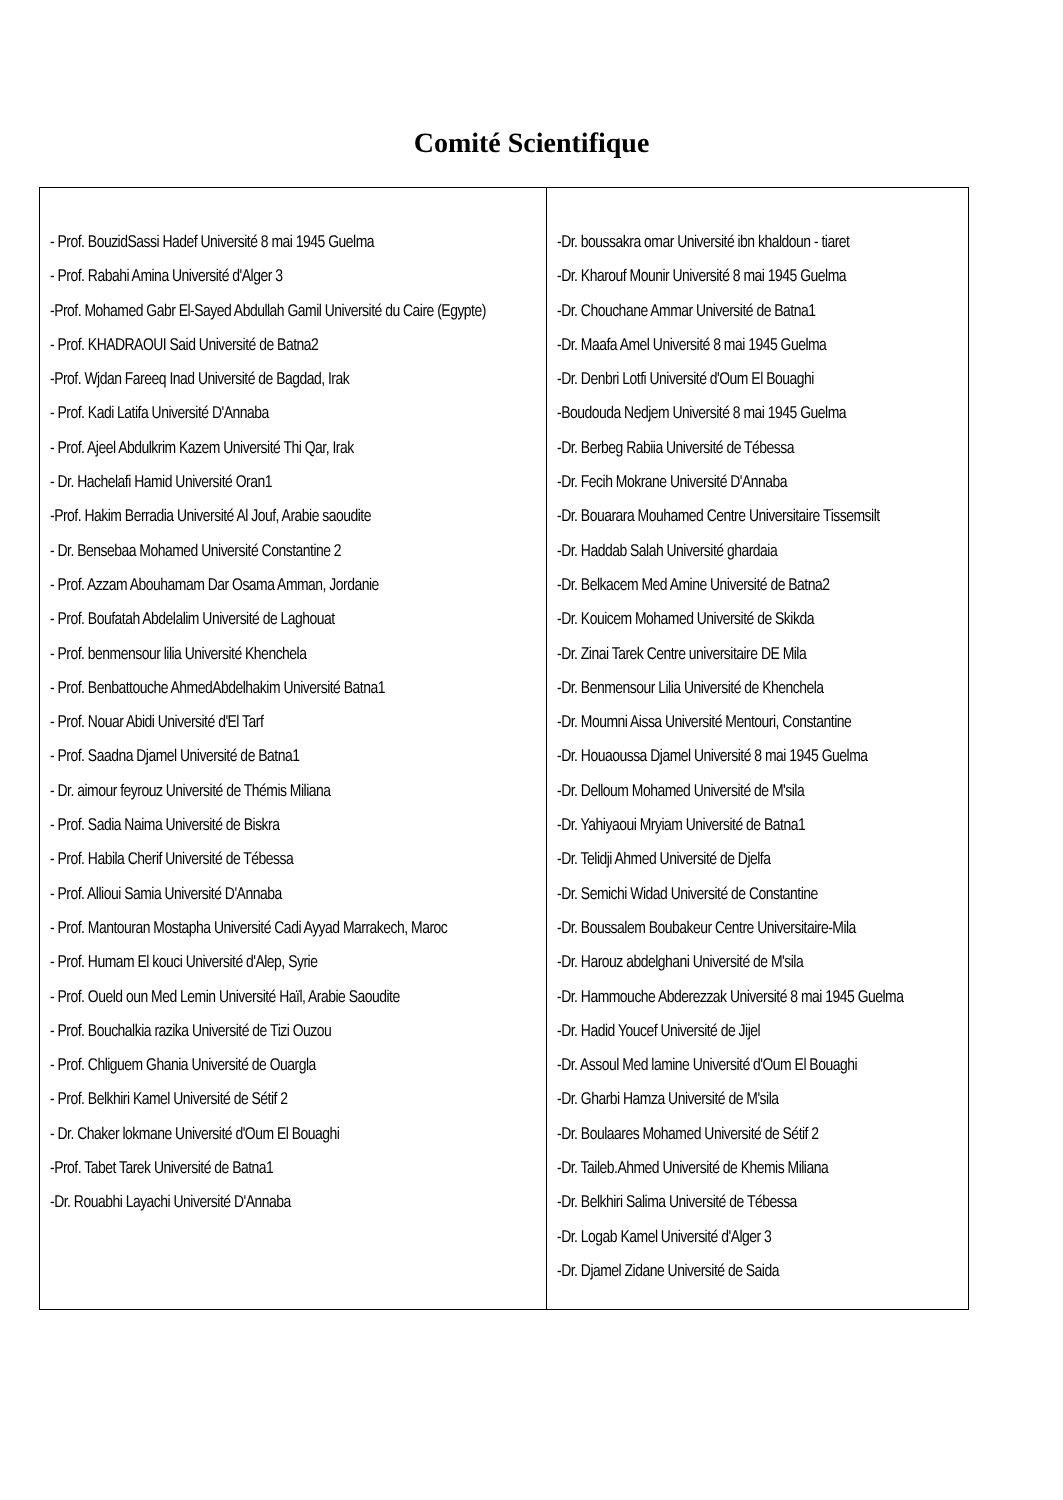Comité Scientifique
| - Prof. BouzidSassi Hadef Université 8 mai 1945 Guelma - Prof. Rabahi Amina Université d'Alger 3 -Prof. Mohamed Gabr El-Sayed Abdullah Gamil Université du Caire (Egypte) - Prof. KHADRAOUI Said Université de Batna2 -Prof. Wjdan Fareeq Inad Université de Bagdad, Irak - Prof. Kadi Latifa Université D'Annaba - Prof. Ajeel Abdulkrim Kazem Université Thi Qar, Irak - Dr. Hachelafi Hamid Université Oran1 -Prof. Hakim Berradia Université Al Jouf, Arabie saoudite - Dr. Bensebaa Mohamed Université Constantine 2 - Prof. Azzam Abouhamam Dar Osama Amman, Jordanie - Prof. Boufatah Abdelalim Université de Laghouat - Prof. benmensour lilia Université Khenchela - Prof. Benbattouche AhmedAbdelhakim Université Batna1 - Prof. Nouar Abidi Université d'El Tarf - Prof. Saadna Djamel Université de Batna1 - Dr. aimour feyrouz Université de Thémis Miliana - Prof. Sadia Naima Université de Biskra - Prof. Habila Cherif Université de Tébessa - Prof. Allioui Samia Université D'Annaba - Prof. Mantouran Mostapha Université Cadi Ayyad Marrakech, Maroc - Prof. Humam El kouci Université d'Alep, Syrie - Prof. Oueld oun Med Lemin Université Haïl, Arabie Saoudite - Prof. Bouchalkia razika Université de Tizi Ouzou - Prof. Chliguem Ghania Université de Ouargla - Prof. Belkhiri Kamel Université de Sétif 2 - Dr. Chaker lokmane Université d'Oum El Bouaghi -Prof. Tabet Tarek Université de Batna1 -Dr. Rouabhi Layachi Université D'Annaba | -Dr. boussakra omar Université ibn khaldoun - tiaret -Dr. Kharouf Mounir Université 8 mai 1945 Guelma -Dr. Chouchane Ammar Université de Batna1 -Dr. Maafa Amel Université 8 mai 1945 Guelma -Dr. Denbri Lotfi Université d'Oum El Bouaghi -Boudouda Nedjem Université 8 mai 1945 Guelma -Dr. Berbeg Rabiia Université de Tébessa -Dr. Fecih Mokrane Université D'Annaba -Dr. Bouarara Mouhamed Centre Universitaire Tissemsilt -Dr. Haddab Salah Université ghardaia -Dr. Belkacem Med Amine Université de Batna2 -Dr. Kouicem Mohamed Université de Skikda -Dr. Zinai Tarek Centre universitaire DE Mila -Dr. Benmensour Lilia Université de Khenchela -Dr. Moumni Aissa Université Mentouri, Constantine -Dr. Houaoussa Djamel Université 8 mai 1945 Guelma -Dr. Delloum Mohamed Université de M'sila -Dr. Yahiyaoui Mryiam Université de Batna1 -Dr. Telidji Ahmed Université de Djelfa -Dr. Semichi Widad Université de Constantine -Dr. Boussalem Boubakeur Centre Universitaire-Mila -Dr. Harouz abdelghani Université de M'sila -Dr. Hammouche Abderezzak Université 8 mai 1945 Guelma -Dr. Hadid Youcef Université de Jijel -Dr. Assoul Med lamine Université d'Oum El Bouaghi -Dr. Gharbi Hamza Université de M'sila -Dr. Boulaares Mohamed Université de Sétif 2 -Dr. Taileb.Ahmed Université de Khemis Miliana -Dr. Belkhiri Salima Université de Tébessa -Dr. Logab Kamel Université d'Alger 3 -Dr. Djamel Zidane Université de Saida |